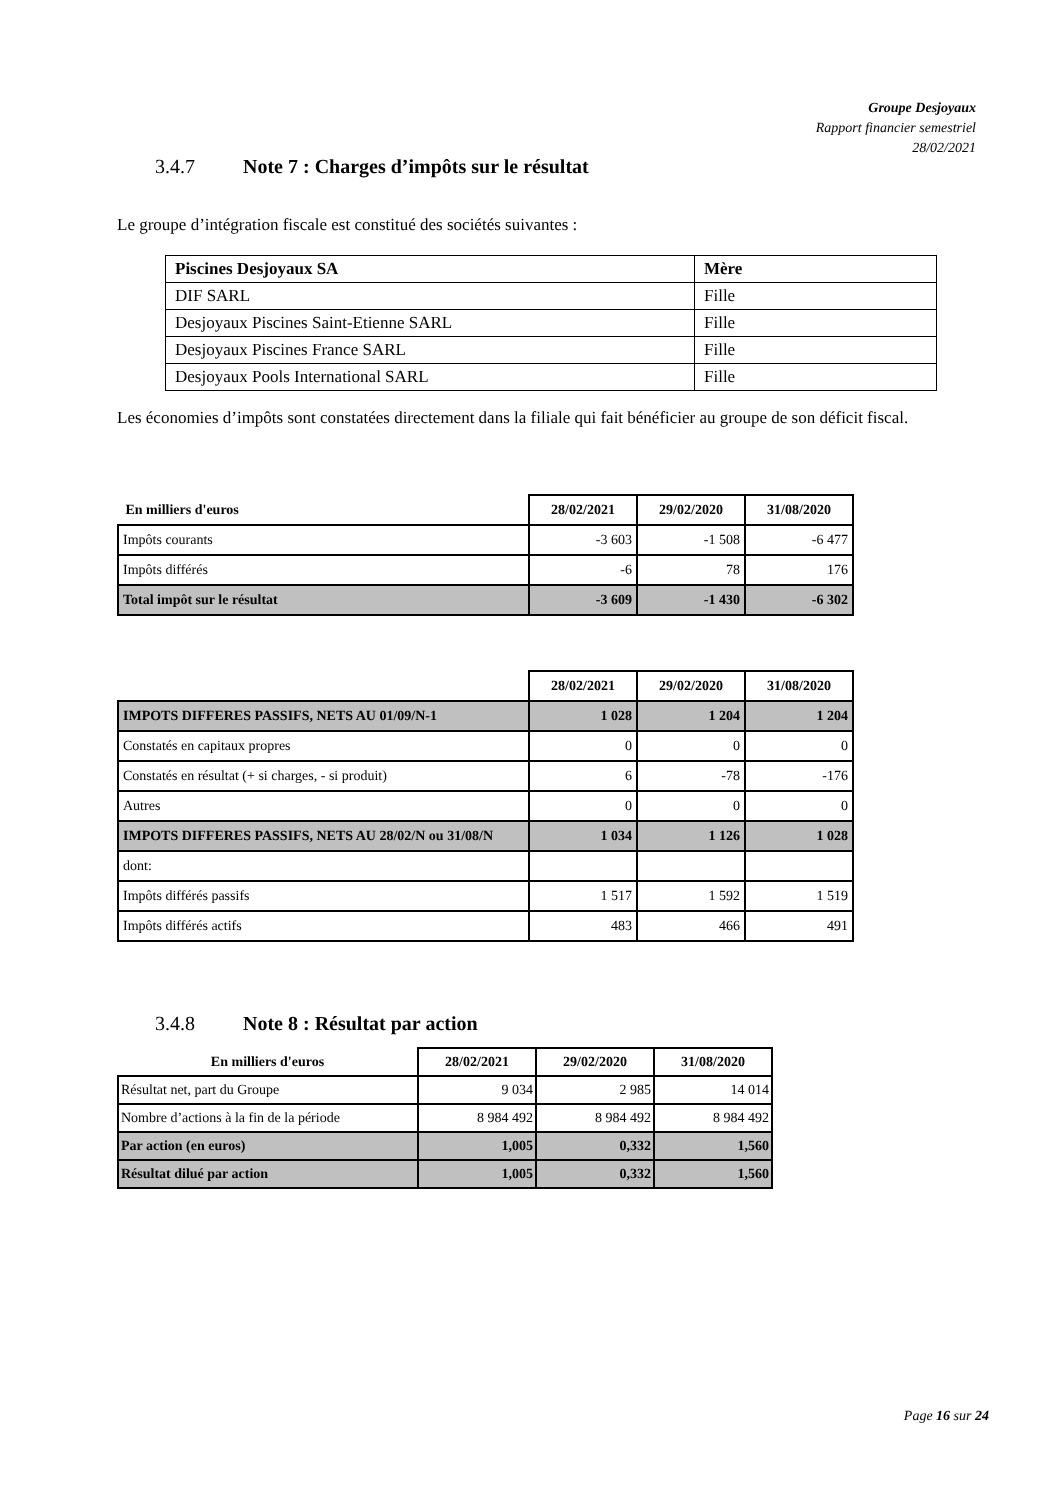Groupe Desjoyaux
Rapport financier semestriel
28/02/2021
3.4.7 Note 7 : Charges d’impôts sur le résultat
Le groupe d’intégration fiscale est constitué des sociétés suivantes :
| Piscines Desjoyaux SA | Mère |
| DIF SARL | Fille |
| Desjoyaux Piscines Saint-Etienne SARL | Fille |
| Desjoyaux Piscines France SARL | Fille |
| Desjoyaux Pools International SARL | Fille |
Les économies d’impôts sont constatées directement dans la filiale qui fait bénéficier au groupe de son déficit fiscal.
| En milliers d'euros | 28/02/2021 | 29/02/2020 | 31/08/2020 |
| --- | --- | --- | --- |
| Impôts courants | -3 603 | -1 508 | -6 477 |
| Impôts différés | -6 | 78 | 176 |
| Total impôt sur le résultat | -3 609 | -1 430 | -6 302 |
| | 28/02/2021 | 29/02/2020 | 31/08/2020 |
| --- | --- | --- | --- |
| IMPOTS DIFFERES PASSIFS, NETS AU 01/09/N-1 | 1 028 | 1 204 | 1 204 |
| Constatés en capitaux propres | 0 | 0 | 0 |
| Constatés en résultat (+ si charges, - si produit) | 6 | -78 | -176 |
| Autres | 0 | 0 | 0 |
| IMPOTS DIFFERES PASSIFS, NETS AU 28/02/N ou 31/08/N | 1 034 | 1 126 | 1 028 |
| dont: | | | |
| Impôts différés passifs | 1 517 | 1 592 | 1 519 |
| Impôts différés actifs | 483 | 466 | 491 |
3.4.8 Note 8 : Résultat par action
| En milliers d'euros | 28/02/2021 | 29/02/2020 | 31/08/2020 |
| --- | --- | --- | --- |
| Résultat net, part du Groupe | 9 034 | 2 985 | 14 014 |
| Nombre d’actions à la fin de la période | 8 984 492 | 8 984 492 | 8 984 492 |
| Par action (en euros) | 1,005 | 0,332 | 1,560 |
| Résultat dilué par action | 1,005 | 0,332 | 1,560 |
Page 16 sur 24